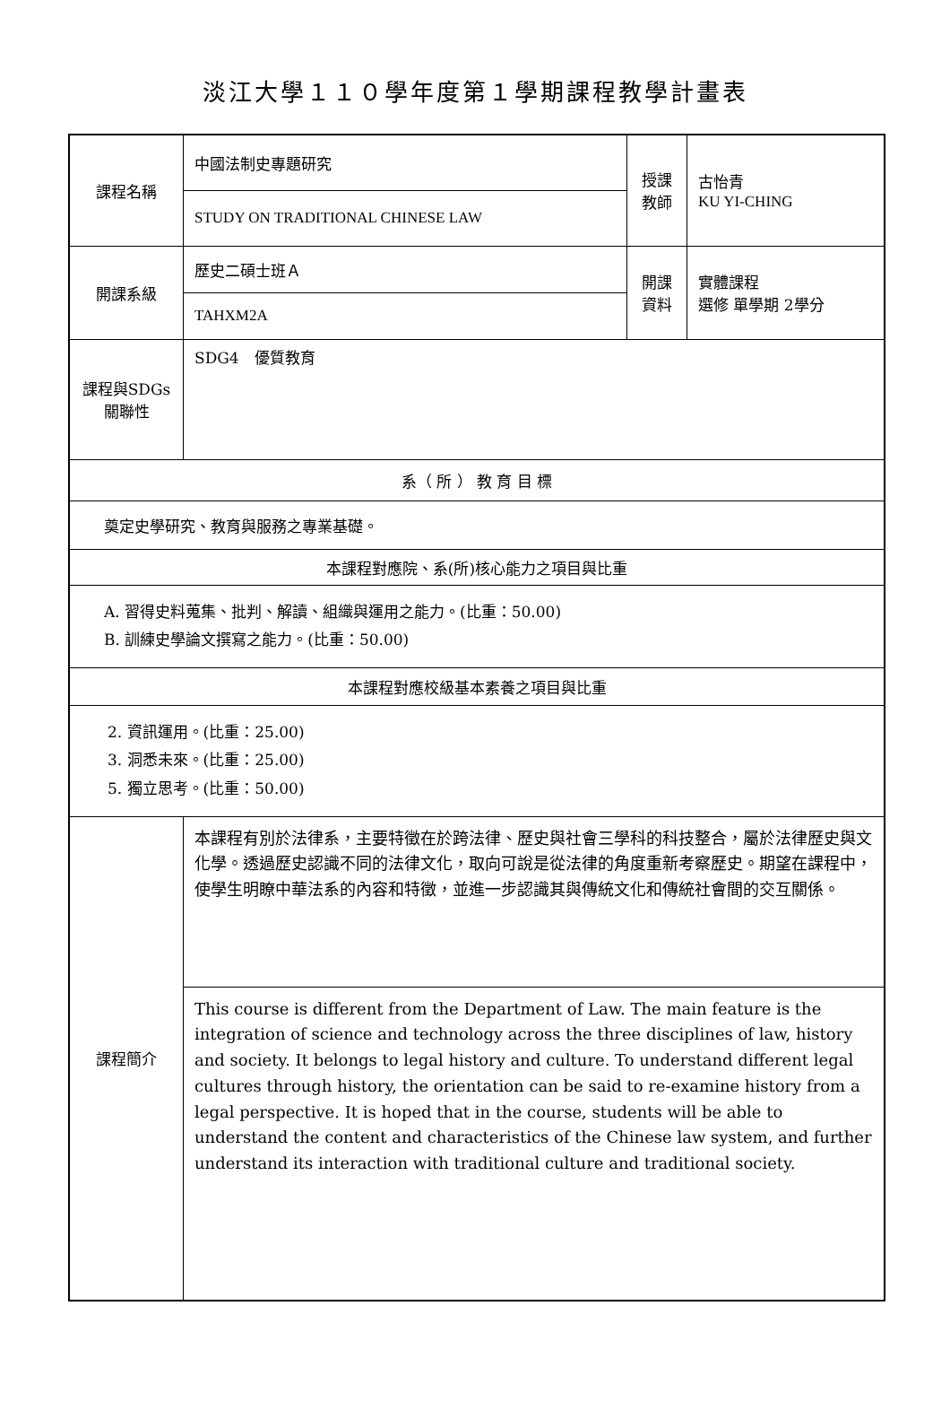淡江大學１１０學年度第１學期課程教學計畫表
| 課程名稱 | 中國法制史專題研究 | 授課 教師 | 古怡青 KU YI-CHING |
| | STUDY ON TRADITIONAL CHINESE LAW | | |
| 開課系級 | 歷史二碩士班Ａ | 開課 資料 | 實體課程 選修 單學期 2學分 |
| | TAHXM2A | | |
| 課程與SDGs 關聯性 | SDG4 優質教育 | | |
| 系（ 所 ） 教 育 目 標 | | | |
| 奠定史學研究、教育與服務之專業基礎。 | | | |
| 本課程對應院、系(所)核心能力之項目與比重 | | | |
| A. 習得史料蒐集、批判、解讀、組織與運用之能力。(比重：50.00) B. 訓練史學論文撰寫之能力。(比重：50.00) | | | |
| 本課程對應校級基本素養之項目與比重 | | | |
| 2. 資訊運用。(比重：25.00) 3. 洞悉未來。(比重：25.00) 5. 獨立思考。(比重：50.00) | | | |
| 課程簡介 | 本課程有別於法律系，主要特徵在於跨法律、歷史與社會三學科的科技整合，屬於法律歷史與文化學。透過歷史認識不同的法律文化，取向可說是從法律的角度重新考察歷史。期望在課程中，使學生明瞭中華法系的內容和特徵，並進一步認識其與傳統文化和傳統社會間的交互關係。 | | |
| | This course is different from the Department of Law. The main feature is the integration of science and technology across the three disciplines of law, history and society. It belongs to legal history and culture. To understand different legal cultures through history, the orientation can be said to re-examine history from a legal perspective. It is hoped that in the course, students will be able to understand the content and characteristics of the Chinese law system, and further understand its interaction with traditional culture and traditional society. | | |